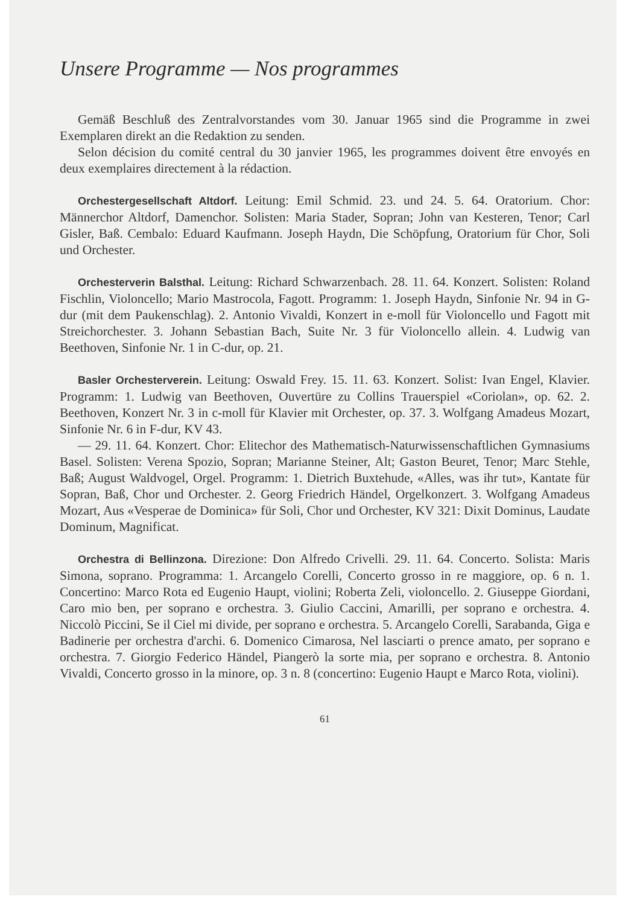Unsere Programme — Nos programmes
Gemäß Beschluß des Zentralvorstandes vom 30. Januar 1965 sind die Programme in zwei Exemplaren direkt an die Redaktion zu senden.
Selon décision du comité central du 30 janvier 1965, les programmes doivent être envoyés en deux exemplaires directement à la rédaction.
Orchestergesellschaft Altdorf. Leitung: Emil Schmid. 23. und 24. 5. 64. Oratorium. Chor: Männerchor Altdorf, Damenchor. Solisten: Maria Stader, Sopran; John van Kesteren, Tenor; Carl Gisler, Baß. Cembalo: Eduard Kaufmann. Joseph Haydn, Die Schöpfung, Oratorium für Chor, Soli und Orchester.
Orchesterverin Balsthal. Leitung: Richard Schwarzenbach. 28. 11. 64. Konzert. Solisten: Roland Fischlin, Violoncello; Mario Mastrocola, Fagott. Programm: 1. Joseph Haydn, Sinfonie Nr. 94 in G-dur (mit dem Paukenschlag). 2. Antonio Vivaldi, Konzert in e-moll für Violoncello und Fagott mit Streichorchester. 3. Johann Sebastian Bach, Suite Nr. 3 für Violoncello allein. 4. Ludwig van Beethoven, Sinfonie Nr. 1 in C-dur, op. 21.
Basler Orchesterverein. Leitung: Oswald Frey. 15. 11. 63. Konzert. Solist: Ivan Engel, Klavier. Programm: 1. Ludwig van Beethoven, Ouvertüre zu Collins Trauerspiel «Coriolan», op. 62. 2. Beethoven, Konzert Nr. 3 in c-moll für Klavier mit Orchester, op. 37. 3. Wolfgang Amadeus Mozart, Sinfonie Nr. 6 in F-dur, KV 43.
— 29. 11. 64. Konzert. Chor: Elitechor des Mathematisch-Naturwissenschaftlichen Gymnasiums Basel. Solisten: Verena Spozio, Sopran; Marianne Steiner, Alt; Gaston Beuret, Tenor; Marc Stehle, Baß; August Waldvogel, Orgel. Programm: 1. Dietrich Buxtehude, «Alles, was ihr tut», Kantate für Sopran, Baß, Chor und Orchester. 2. Georg Friedrich Händel, Orgelkonzert. 3. Wolfgang Amadeus Mozart, Aus «Vesperae de Dominica» für Soli, Chor und Orchester, KV 321: Dixit Dominus, Laudate Dominum, Magnificat.
Orchestra di Bellinzona. Direzione: Don Alfredo Crivelli. 29. 11. 64. Concerto. Solista: Maris Simona, soprano. Programma: 1. Arcangelo Corelli, Concerto grosso in re maggiore, op. 6 n. 1. Concertino: Marco Rota ed Eugenio Haupt, violini; Roberta Zeli, violoncello. 2. Giuseppe Giordani, Caro mio ben, per soprano e orchestra. 3. Giulio Caccini, Amarilli, per soprano e orchestra. 4. Niccolò Piccini, Se il Ciel mi divide, per soprano e orchestra. 5. Arcangelo Corelli, Sarabanda, Giga e Badinerie per orchestra d'archi. 6. Domenico Cimarosa, Nel lasciarti o prence amato, per soprano e orchestra. 7. Giorgio Federico Händel, Piangerò la sorte mia, per soprano e orchestra. 8. Antonio Vivaldi, Concerto grosso in la minore, op. 3 n. 8 (concertino: Eugenio Haupt e Marco Rota, violini).
61